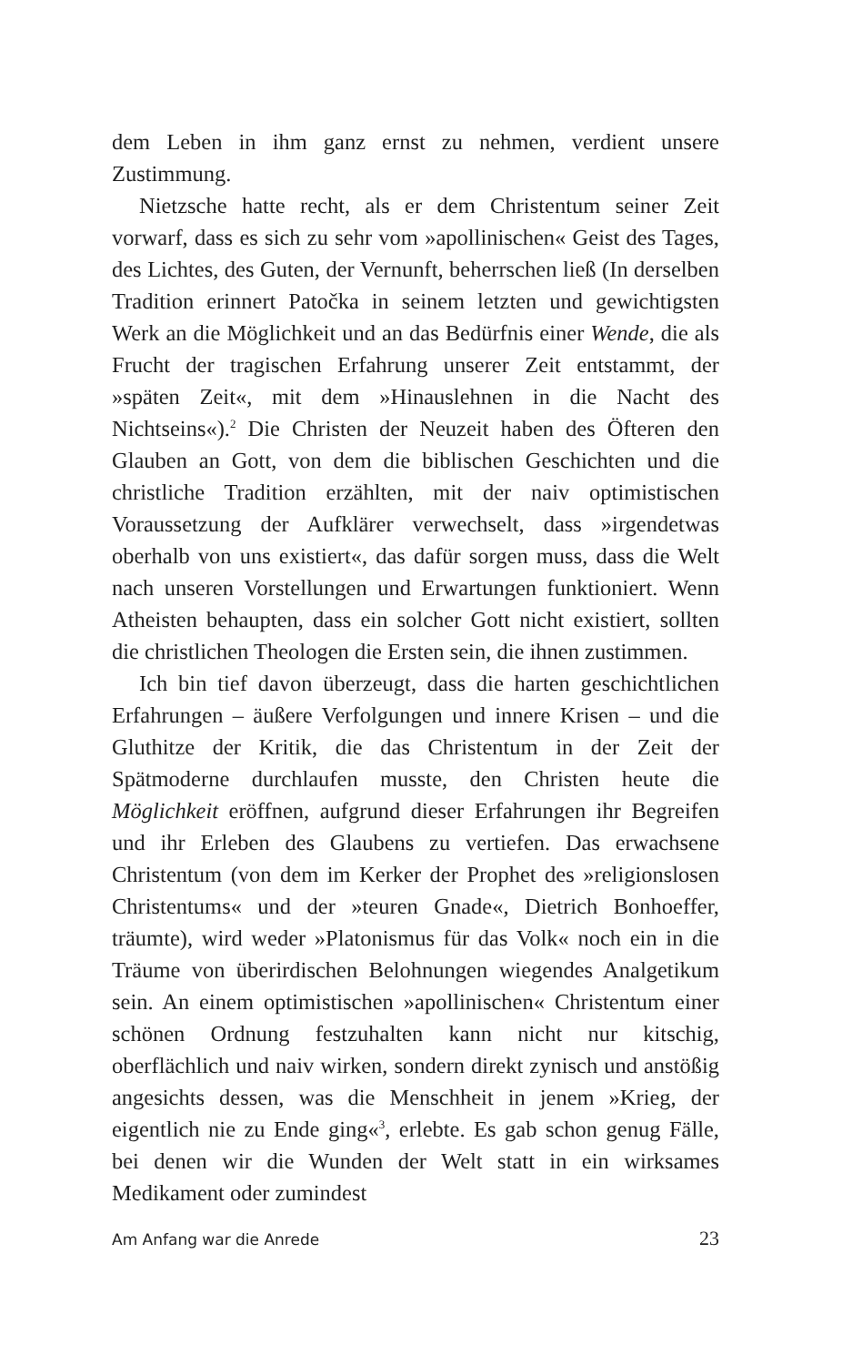dem Leben in ihm ganz ernst zu nehmen, verdient unsere Zustimmung.
Nietzsche hatte recht, als er dem Christentum seiner Zeit vorwarf, dass es sich zu sehr vom »apollinischen« Geist des Tages, des Lichtes, des Guten, der Vernunft, beherrschen ließ (In derselben Tradition erinnert Patočka in seinem letzten und gewichtigsten Werk an die Möglichkeit und an das Bedürfnis einer Wende, die als Frucht der tragischen Erfahrung unserer Zeit entstammt, der »späten Zeit«, mit dem »Hinauslehnen in die Nacht des Nichtseins«).<sup>2</sup> Die Christen der Neuzeit haben des Öfteren den Glauben an Gott, von dem die biblischen Geschichten und die christliche Tradition erzählten, mit der naiv optimistischen Voraussetzung der Aufklärer verwechselt, dass »irgendetwas oberhalb von uns existiert«, das dafür sorgen muss, dass die Welt nach unseren Vorstellungen und Erwartungen funktioniert. Wenn Atheisten behaupten, dass ein solcher Gott nicht existiert, sollten die christlichen Theologen die Ersten sein, die ihnen zustimmen.
Ich bin tief davon überzeugt, dass die harten geschichtlichen Erfahrungen – äußere Verfolgungen und innere Krisen – und die Gluthitze der Kritik, die das Christentum in der Zeit der Spätmoderne durchlaufen musste, den Christen heute die Möglichkeit eröffnen, aufgrund dieser Erfahrungen ihr Begreifen und ihr Erleben des Glaubens zu vertiefen. Das erwachsene Christentum (von dem im Kerker der Prophet des »religionslosen Christentums« und der »teuren Gnade«, Dietrich Bonhoeffer, träumte), wird weder »Platonismus für das Volk« noch ein in die Träume von überirdischen Belohnungen wiegendes Analgetikum sein. An einem optimistischen »apollinischen« Christentum einer schönen Ordnung festzuhalten kann nicht nur kitschig, oberflächlich und naiv wirken, sondern direkt zynisch und anstößig angesichts dessen, was die Menschheit in jenem »Krieg, der eigentlich nie zu Ende ging«<sup>3</sup>, erlebte. Es gab schon genug Fälle, bei denen wir die Wunden der Welt statt in ein wirksames Medikament oder zumindest
Am Anfang war die Anrede 23